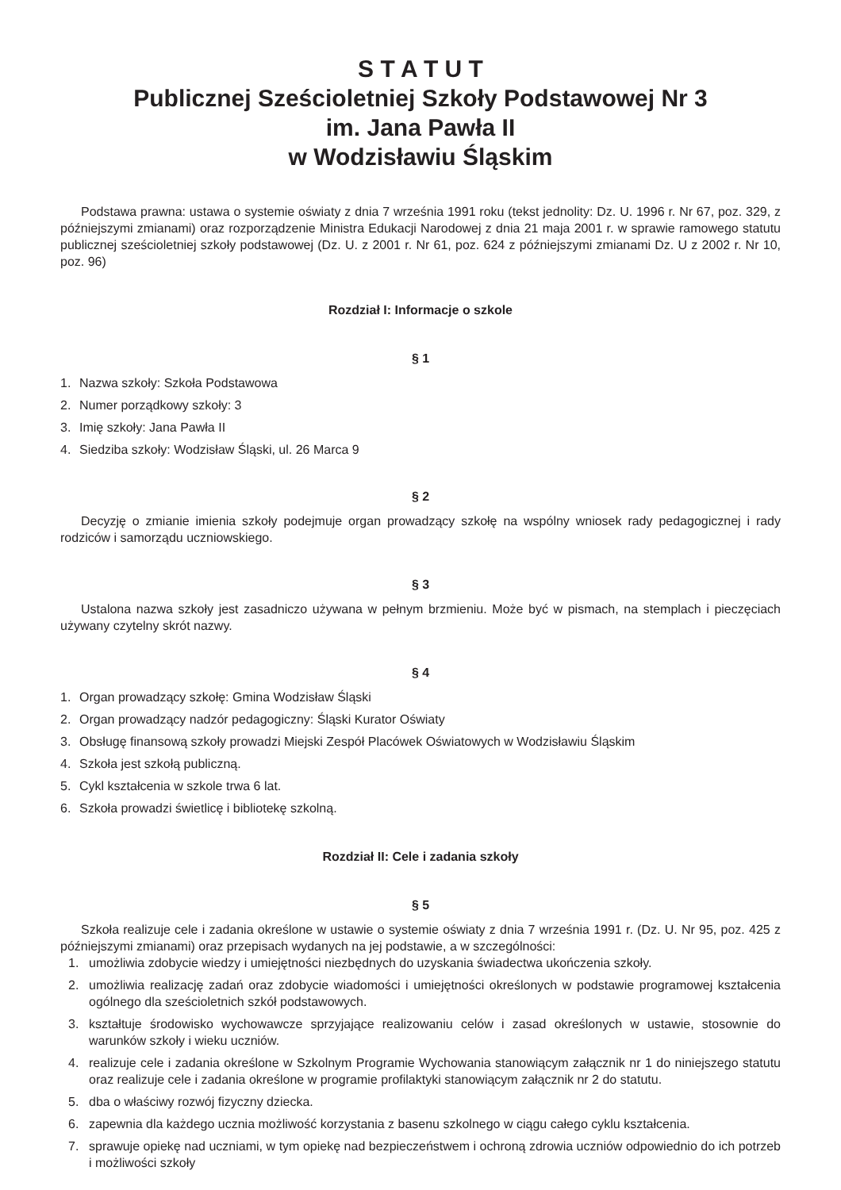S T A T U T
Publicznej Sześcioletniej Szkoły Podstawowej Nr 3
im. Jana Pawła II
w Wodzisławiu Śląskim
Podstawa prawna: ustawa o systemie oświaty z dnia 7 września 1991 roku (tekst jednolity: Dz. U. 1996 r. Nr 67, poz. 329, z późniejszymi zmianami) oraz rozporządzenie Ministra Edukacji Narodowej z dnia 21 maja 2001 r. w sprawie ramowego statutu publicznej sześcioletniej szkoły podstawowej (Dz. U. z 2001 r. Nr 61, poz. 624 z późniejszymi zmianami Dz. U z 2002 r. Nr 10, poz. 96)
Rozdział I: Informacje o szkole
§ 1
1. Nazwa szkoły: Szkoła Podstawowa
2. Numer porządkowy szkoły: 3
3. Imię szkoły: Jana Pawła II
4. Siedziba szkoły: Wodzisław Śląski, ul. 26 Marca 9
§ 2
Decyzję o zmianie imienia szkoły podejmuje organ prowadzący szkołę na wspólny wniosek rady pedagogicznej i rady rodziców i samorządu uczniowskiego.
§ 3
Ustalona nazwa szkoły jest zasadniczo używana w pełnym brzmieniu. Może być w pismach, na stemplach i pieczęciach używany czytelny skrót nazwy.
§ 4
1. Organ prowadzący szkołę: Gmina Wodzisław Śląski
2. Organ prowadzący nadzór pedagogiczny: Śląski Kurator Oświaty
3. Obsługę finansową szkoły prowadzi Miejski Zespół Placówek Oświatowych w Wodzisławiu Śląskim
4. Szkoła jest szkołą publiczną.
5. Cykl kształcenia w szkole trwa 6 lat.
6. Szkoła prowadzi świetlicę i bibliotekę szkolną.
Rozdział II: Cele i zadania szkoły
§ 5
Szkoła realizuje cele i zadania określone w ustawie o systemie oświaty z dnia 7 września 1991 r. (Dz. U. Nr 95, poz. 425 z późniejszymi zmianami) oraz przepisach wydanych na jej podstawie, a w szczególności:
1. umożliwia zdobycie wiedzy i umiejętności niezbędnych do uzyskania świadectwa ukończenia szkoły.
2. umożliwia realizację zadań oraz zdobycie wiadomości i umiejętności określonych w podstawie programowej kształcenia ogólnego dla sześcioletnich szkół podstawowych.
3. kształtuje środowisko wychowawcze sprzyjające realizowaniu celów i zasad określonych w ustawie, stosownie do warunków szkoły i wieku uczniów.
4. realizuje cele i zadania określone w Szkolnym Programie Wychowania stanowiącym załącznik nr 1 do niniejszego statutu oraz realizuje cele i zadania określone w programie profilaktyki stanowiącym załącznik nr 2 do statutu.
5. dba o właściwy rozwój fizyczny dziecka.
6. zapewnia dla każdego ucznia możliwość korzystania z basenu szkolnego w ciągu całego cyklu kształcenia.
7. sprawuje opiekę nad uczniami, w tym opiekę nad bezpieczeństwem i ochroną zdrowia uczniów odpowiednio do ich potrzeb i możliwości szkoły